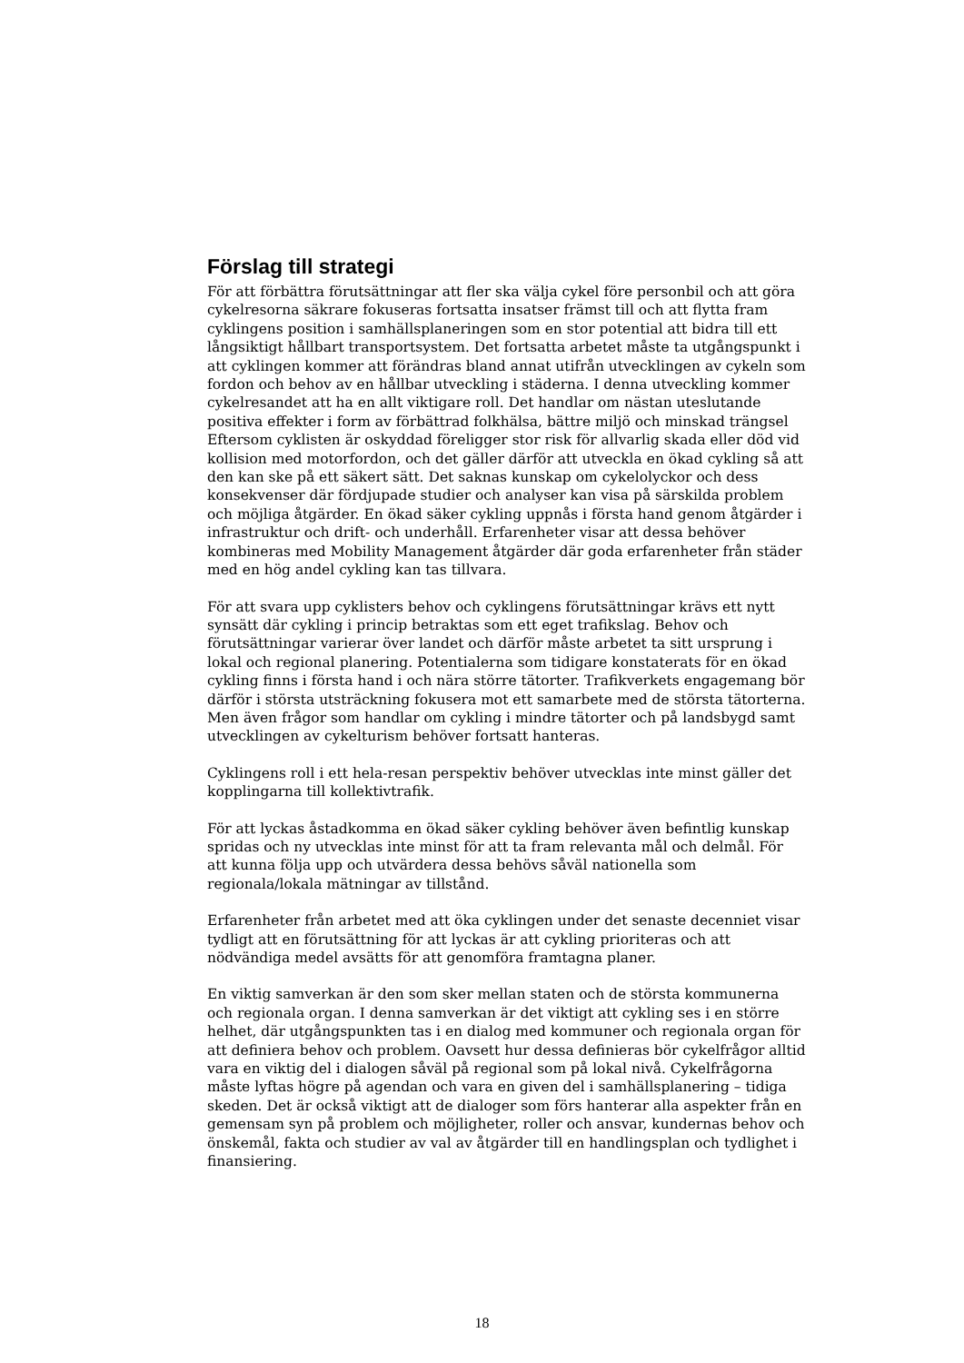Förslag till strategi
För att förbättra förutsättningar att fler ska välja cykel före personbil och att göra cykelresorna säkrare fokuseras fortsatta insatser främst till och att flytta fram cyklingens position i samhällsplaneringen som en stor potential att bidra till ett långsiktigt hållbart transportsystem. Det fortsatta arbetet måste ta utgångspunkt i att cyklingen kommer att förändras bland annat utifrån utvecklingen av cykeln som fordon och behov av en hållbar utveckling i städerna. I denna utveckling kommer cykelresandet att ha en allt viktigare roll. Det handlar om nästan uteslutande positiva effekter i form av förbättrad folkhälsa, bättre miljö och minskad trängsel Eftersom cyklisten är oskyddad föreligger stor risk för allvarlig skada eller död vid kollision med motorfordon, och det gäller därför att utveckla en ökad cykling så att den kan ske på ett säkert sätt. Det saknas kunskap om cykelolyckor och dess konsekvenser där fördjupade studier och analyser kan visa på särskilda problem och möjliga åtgärder. En ökad säker cykling uppnås i första hand genom åtgärder i infrastruktur och drift- och underhåll. Erfarenheter visar att dessa behöver kombineras med Mobility Management åtgärder där goda erfarenheter från städer med en hög andel cykling kan tas tillvara.
För att svara upp cyklisters behov och cyklingens förutsättningar krävs ett nytt synsätt där cykling i princip betraktas som ett eget trafikslag. Behov och förutsättningar varierar över landet och därför måste arbetet ta sitt ursprung i lokal och regional planering. Potentialerna som tidigare konstaterats för en ökad cykling finns i första hand i och nära större tätorter. Trafikverkets engagemang bör därför i största utsträckning fokusera mot ett samarbete med de största tätorterna. Men även frågor som handlar om cykling i mindre tätorter och på landsbygd samt utvecklingen av cykelturism behöver fortsatt hanteras.
Cyklingens roll i ett hela-resan perspektiv behöver utvecklas inte minst gäller det kopplingarna till kollektivtrafik.
För att lyckas åstadkomma en ökad säker cykling behöver även befintlig kunskap spridas och ny utvecklas inte minst för att ta fram relevanta mål och delmål. För att kunna följa upp och utvärdera dessa behövs såväl nationella som regionala/lokala mätningar av tillstånd.
Erfarenheter från arbetet med att öka cyklingen under det senaste decenniet visar tydligt att en förutsättning för att lyckas är att cykling prioriteras och att nödvändiga medel avsätts för att genomföra framtagna planer.
En viktig samverkan är den som sker mellan staten och de största kommunerna och regionala organ. I denna samverkan är det viktigt att cykling ses i en större helhet, där utgångspunkten tas i en dialog med kommuner och regionala organ för att definiera behov och problem. Oavsett hur dessa definieras bör cykelfrågor alltid vara en viktig del i dialogen såväl på regional som på lokal nivå. Cykelfrågorna måste lyftas högre på agendan och vara en given del i samhällsplanering – tidiga skeden. Det är också viktigt att de dialoger som förs hanterar alla aspekter från en gemensam syn på problem och möjligheter, roller och ansvar, kundernas behov och önskemål, fakta och studier av val av åtgärder till en handlingsplan och tydlighet i finansiering.
18